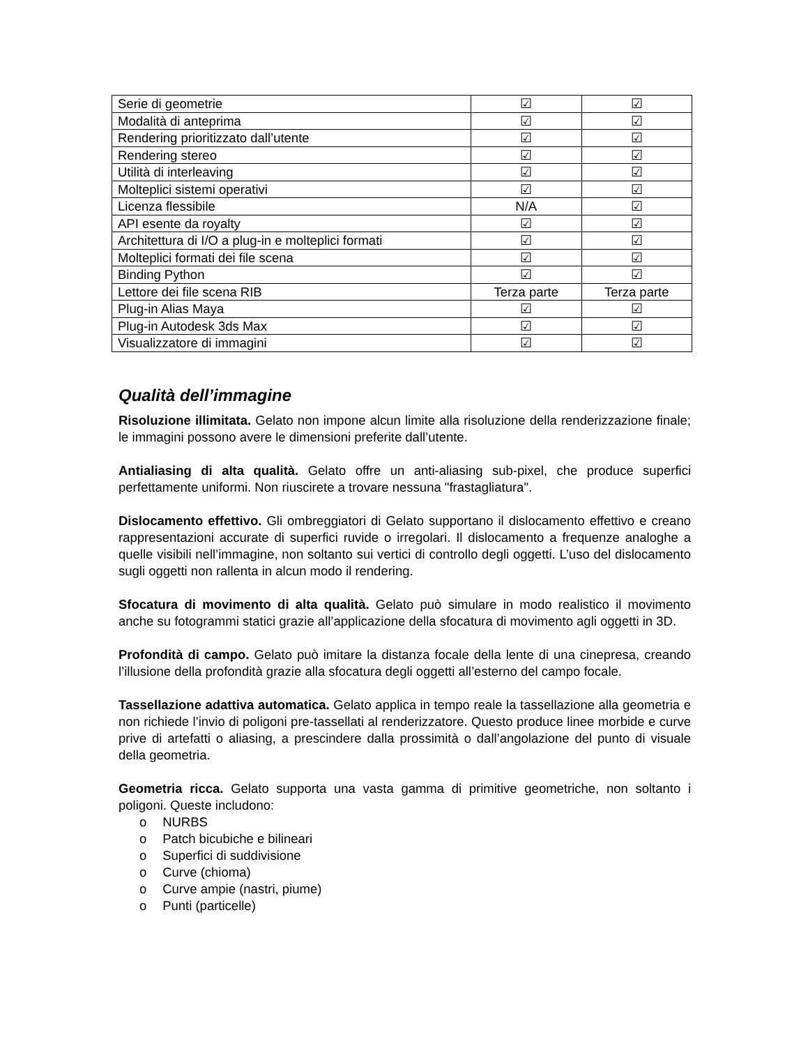| Serie di geometrie | ☑ | ☑ |
| Modalità di anteprima | ☑ | ☑ |
| Rendering prioritizzato dall’utente | ☑ | ☑ |
| Rendering stereo | ☑ | ☑ |
| Utilità di interleaving | ☑ | ☑ |
| Molteplici sistemi operativi | ☑ | ☑ |
| Licenza flessibile | N/A | ☑ |
| API esente da royalty | ☑ | ☑ |
| Architettura di I/O a plug-in e molteplici formati | ☑ | ☑ |
| Molteplici formati dei file scena | ☑ | ☑ |
| Binding Python | ☑ | ☑ |
| Lettore dei file scena RIB | Terza parte | Terza parte |
| Plug-in Alias Maya | ☑ | ☑ |
| Plug-in Autodesk 3ds Max | ☑ | ☑ |
| Visualizzatore di immagini | ☑ | ☑ |
Qualità dell’immagine
Risoluzione illimitata. Gelato non impone alcun limite alla risoluzione della renderizzazione finale; le immagini possono avere le dimensioni preferite dall’utente.
Antialiasing di alta qualità. Gelato offre un anti-aliasing sub-pixel, che produce superfici perfettamente uniformi. Non riuscirete a trovare nessuna "frastagliatura".
Dislocamento effettivo. Gli ombreggiatori di Gelato supportano il dislocamento effettivo e creano rappresentazioni accurate di superfici ruvide o irregolari. Il dislocamento a frequenze analoghe a quelle visibili nell’immagine, non soltanto sui vertici di controllo degli oggetti. L’uso del dislocamento sugli oggetti non rallenta in alcun modo il rendering.
Sfocatura di movimento di alta qualità. Gelato può simulare in modo realistico il movimento anche su fotogrammi statici grazie all’applicazione della sfocatura di movimento agli oggetti in 3D.
Profondità di campo. Gelato può imitare la distanza focale della lente di una cinepresa, creando l’illusione della profondità grazie alla sfocatura degli oggetti all’esterno del campo focale.
Tassellazione adattiva automatica. Gelato applica in tempo reale la tassellazione alla geometria e non richiede l’invio di poligoni pre-tassellati al renderizzatore. Questo produce linee morbide e curve prive di artefatti o aliasing, a prescindere dalla prossimità o dall’angolazione del punto di visuale della geometria.
Geometria ricca. Gelato supporta una vasta gamma di primitive geometriche, non soltanto i poligoni. Queste includono:
o NURBS
o Patch bicubiche e bilineari
o Superfici di suddivisione
o Curve (chioma)
o Curve ampie (nastri, piume)
o Punti (particelle)